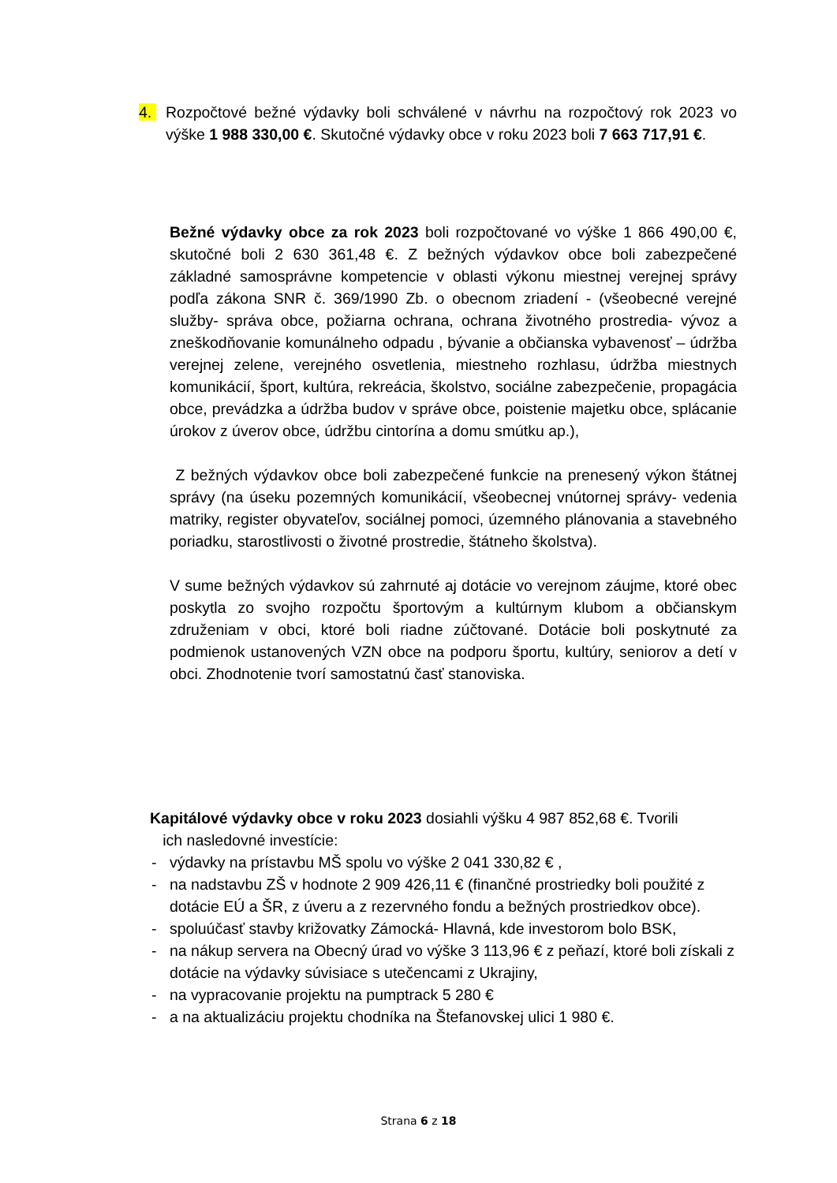4. Rozpočtové bežné výdavky boli schválené v návrhu na rozpočtový rok 2023 vo výške 1 988 330,00 €. Skutočné výdavky obce v roku 2023 boli 7 663 717,91 €.
Bežné výdavky obce za rok 2023 boli rozpočtované vo výške 1 866 490,00 €, skutočné boli 2 630 361,48 €. Z bežných výdavkov obce boli zabezpečené základné samosprávne kompetencie v oblasti výkonu miestnej verejnej správy podľa zákona SNR č. 369/1990 Zb. o obecnom zriadení - (všeobecné verejné služby- správa obce, požiarna ochrana, ochrana životného prostredia- vývoz a zneškodňovanie komunálneho odpadu , bývanie a občianska vybavenosť – údržba verejnej zelene, verejného osvetlenia, miestneho rozhlasu, údržba miestnych komunikácií, šport, kultúra, rekreácia, školstvo, sociálne zabezpečenie, propagácia obce, prevádzka a údržba budov v správe obce, poistenie majetku obce, splácanie úrokov z úverov obce, údržbu cintorína a domu smútku ap.),
Z bežných výdavkov obce boli zabezpečené funkcie na prenesený výkon štátnej správy (na úseku pozemných komunikácií, všeobecnej vnútornej správy- vedenia matriky, register obyvateľov, sociálnej pomoci, územného plánovania a stavebného poriadku, starostlivosti o životné prostredie, štátneho školstva).
V sume bežných výdavkov sú zahrnuté aj dotácie vo verejnom záujme, ktoré obec poskytla zo svojho rozpočtu športovým a kultúrnym klubom a občianskym združeniam v obci, ktoré boli riadne zúčtované. Dotácie boli poskytnuté za podmienok ustanovených VZN obce na podporu športu, kultúry, seniorov a detí v obci. Zhodnotenie tvorí samostatnú časť stanoviska.
Kapitálové výdavky obce v roku 2023 dosiahli výšku 4 987 852,68 €. Tvorili
ich nasledovné investície:
- výdavky na prístavbu MŠ spolu vo výške 2 041 330,82 € ,
- na nadstavbu ZŠ v hodnote 2 909 426,11 € (finančné prostriedky boli použité z dotácie EÚ a ŠR, z úveru a z rezervného fondu a bežných prostriedkov obce).
- spoluúčasť stavby križovatky Zámocká- Hlavná, kde investorom bolo BSK,
- na nákup servera na Obecný úrad vo výške 3 113,96 € z peňazí, ktoré boli získali z dotácie na výdavky súvisiace s utečencami z Ukrajiny,
- na vypracovanie projektu na pumptrack 5 280 €
- a na aktualizáciu projektu chodníka na Štefanovskej ulici 1 980 €.
Strana 6 z 18